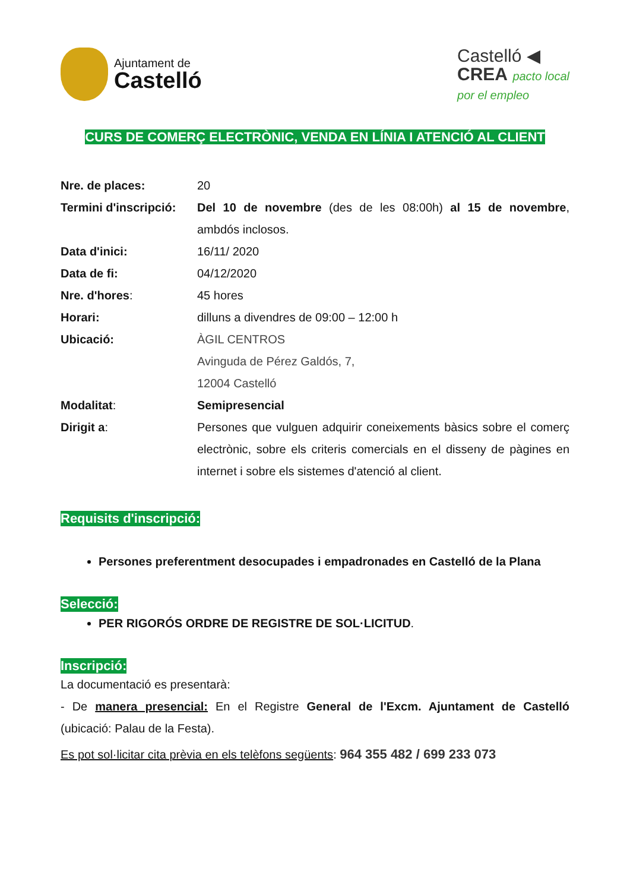Ajuntament de
Castelló
Castelló ◀
CREA pacto local
por el empleo
CURS DE COMERÇ ELECTRÒNIC, VENDA EN LÍNIA I ATENCIÓ AL CLIENT
Nre. de places: 20
Termini d'inscripció:
Del 10 de novembre (des de les 08:00h) al 15 de novembre, ambdós inclosos.
Data d'inici: 16/11/ 2020
Data de fi: 04/12/2020
Nre. d'hores: 45 hores
Horari: dilluns a divendres de 09:00 – 12:00 h
Ubicació: ÀGIL CENTROS
Avinguda de Pérez Galdós, 7,
12004 Castelló
Modalitat: Semipresencial
Dirigit a: Persones que vulguen adquirir coneixements bàsics sobre el comerç electrònic, sobre els criteris comercials en el disseny de pàgines en internet i sobre els sistemes d'atenció al client.
Requisits d'inscripció:
Persones preferentment desocupades i empadronades en Castelló de la Plana
Selecció:
PER RIGORÓS ORDRE DE REGISTRE DE SOL·LICITUD.
Inscripció:
La documentació es presentarà:
- De manera presencial: En el Registre General de l'Excm. Ajuntament de Castelló (ubicació: Palau de la Festa).
Es pot sol·licitar cita prèvia en els telèfons següents: 964 355 482 / 699 233 073